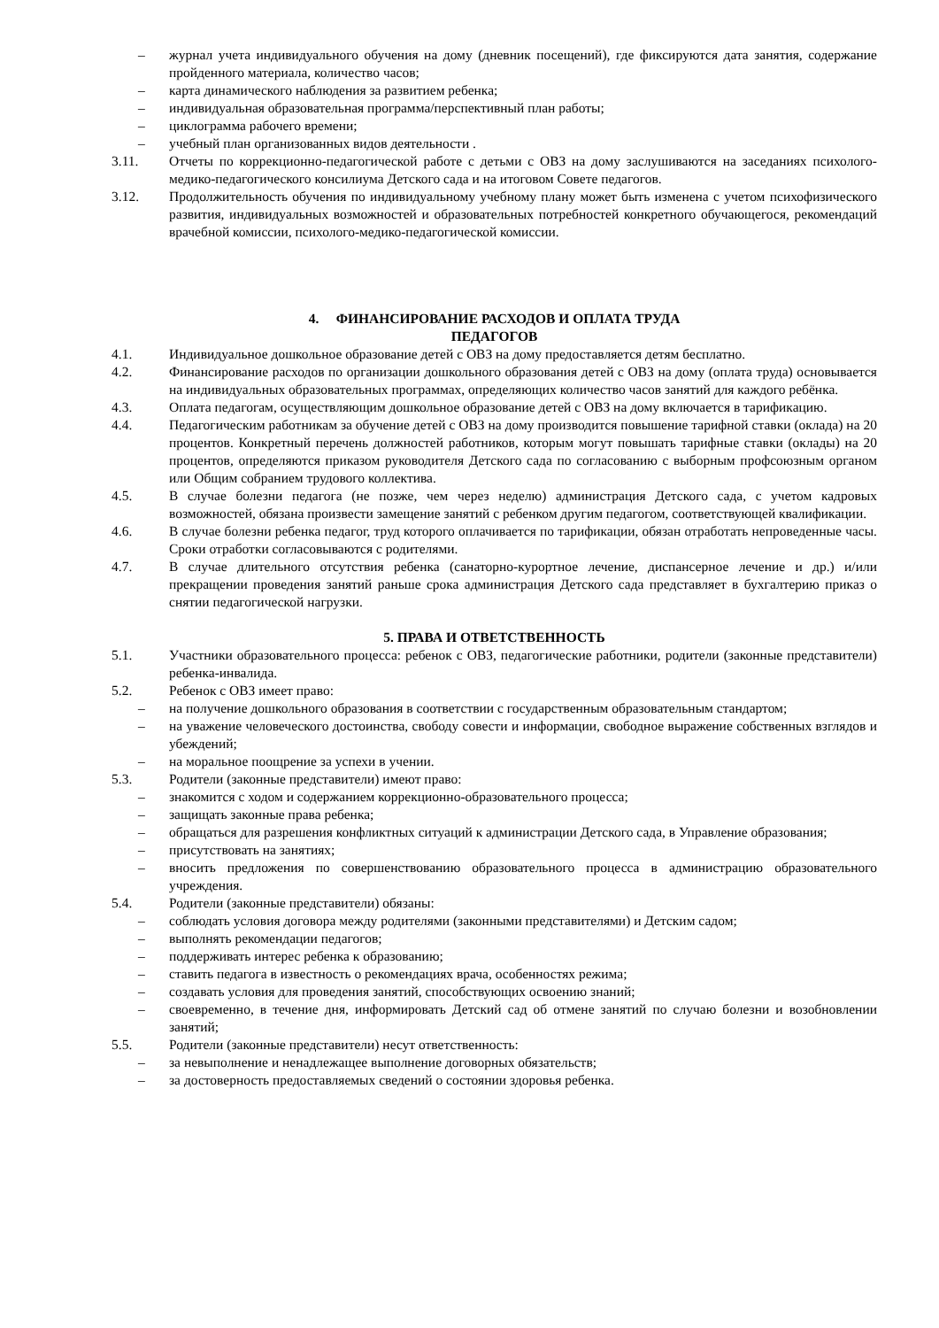– журнал учета индивидуального обучения на дому (дневник посещений), где фиксируются дата занятия, содержание пройденного материала, количество часов;
– карта динамического наблюдения за развитием ребенка;
– индивидуальная образовательная программа/перспективный план работы;
– циклограмма рабочего времени;
– учебный план организованных видов деятельности .
3.11. Отчеты по коррекционно-педагогической работе с детьми с ОВЗ на дому заслушиваются на заседаниях психолого-медико-педагогического консилиума Детского сада и на итоговом Совете педагогов.
3.12. Продолжительность обучения по индивидуальному учебному плану может быть изменена с учетом психофизического развития, индивидуальных возможностей и образовательных потребностей конкретного обучающегося, рекомендаций врачебной комиссии, психолого-медико-педагогической комиссии.
4. ФИНАНСИРОВАНИЕ РАСХОДОВ И ОПЛАТА ТРУДА
ПЕДАГОГОВ
4.1. Индивидуальное дошкольное образование детей с ОВЗ на дому предоставляется детям бесплатно.
4.2. Финансирование расходов по организации дошкольного образования детей с ОВЗ на дому (оплата труда) основывается на индивидуальных образовательных программах, определяющих количество часов занятий для каждого ребёнка.
4.3. Оплата педагогам, осуществляющим дошкольное образование детей с ОВЗ на дому включается в тарификацию.
4.4. Педагогическим работникам за обучение детей с ОВЗ на дому производится повышение тарифной ставки (оклада) на 20 процентов. Конкретный перечень должностей работников, которым могут повышать тарифные ставки (оклады) на 20 процентов, определяются приказом руководителя Детского сада по согласованию с выборным профсоюзным органом или Общим собранием трудового коллектива.
4.5. В случае болезни педагога (не позже, чем через неделю) администрация Детского сада, с учетом кадровых возможностей, обязана произвести замещение занятий с ребенком другим педагогом, соответствующей квалификации.
4.6. В случае болезни ребенка педагог, труд которого оплачивается по тарификации, обязан отработать непроведенные часы. Сроки отработки согласовываются с родителями.
4.7. В случае длительного отсутствия ребенка (санаторно-курортное лечение, диспансерное лечение и др.) и/или прекращении проведения занятий раньше срока администрация Детского сада представляет в бухгалтерию приказ о снятии педагогической нагрузки.
5. ПРАВА И ОТВЕТСТВЕННОСТЬ
5.1. Участники образовательного процесса: ребенок с ОВЗ, педагогические работники, родители (законные представители) ребенка-инвалида.
5.2. Ребенок с ОВЗ имеет право:
– на получение дошкольного образования в соответствии с государственным образовательным стандартом;
– на уважение человеческого достоинства, свободу совести и информации, свободное выражение собственных взглядов и убеждений;
– на моральное поощрение за успехи в учении.
5.3. Родители (законные представители) имеют право:
– знакомится с ходом и содержанием коррекционно-образовательного процесса;
– защищать законные права ребенка;
– обращаться для разрешения конфликтных ситуаций к администрации Детского сада, в Управление образования;
– присутствовать на занятиях;
– вносить предложения по совершенствованию образовательного процесса в администрацию образовательного учреждения.
5.4. Родители (законные представители) обязаны:
– соблюдать условия договора между родителями (законными представителями) и Детским садом;
– выполнять рекомендации педагогов;
– поддерживать интерес ребенка к образованию;
– ставить педагога в известность о рекомендациях врача, особенностях режима;
– создавать условия для проведения занятий, способствующих освоению знаний;
– своевременно, в течение дня, информировать Детский сад об отмене занятий по случаю болезни и возобновлении занятий;
5.5. Родители (законные представители) несут ответственность:
– за невыполнение и ненадлежащее выполнение договорных обязательств;
– за достоверность предоставляемых сведений о состоянии здоровья ребенка.